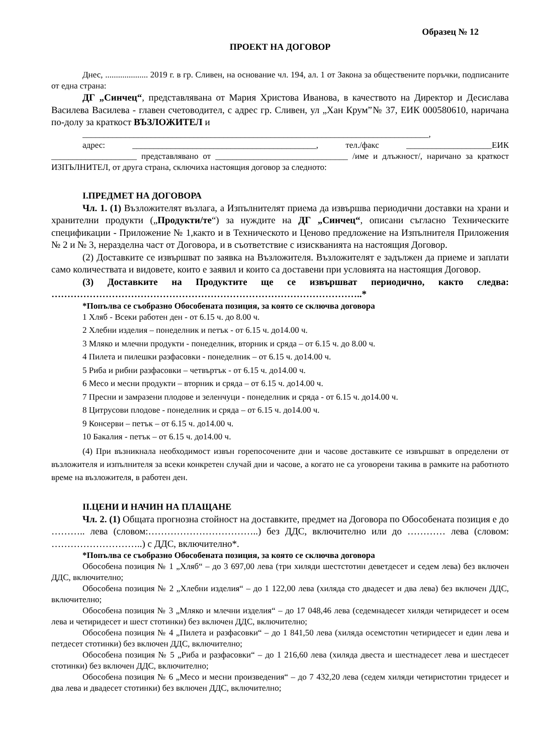Образец № 12
ПРОЕКТ НА ДОГОВОР
Днес, .................... 2019 г. в гр. Сливен, на основание чл. 194, ал. 1 от Закона за обществените поръчки, подписаните от една страна:
ДГ „Синчец“, представлявана от Мария Христова Иванова, в качеството на Директор и Десислава Василева Василева - главен счетоводител, с адрес гр. Сливен, ул „Хан Крум”№ 37, ЕИК 000580610, наричана по-долу за краткост ВЪЗЛОЖИТЕЛ и
_________________________________________________________________________________,
адрес: ___________________________________________, тел./факс ____________________ЕИК ____________________ представлявано от _______________________________ /име и длъжност/, наричано за краткост ИЗПЪЛНИТЕЛ, от друга страна, сключиха настоящия договор за следното:
I.ПРЕДМЕТ НА ДОГОВОРА
Чл. 1. (1) Възложителят възлага, а Изпълнителят приема да извършва периодични доставки на храни и хранителни продукти („Продукти/те“) за нуждите на ДГ „Синчец“, описани съгласно Техническите спецификации - Приложение № 1,както и в Техническото и Ценово предложение на Изпълнителя Приложения № 2 и № 3, неразделна част от Договора, и в съответствие с изискванията на настоящия Договор.
(2) Доставките се извършват по заявка на Възложителя. Възложителят е задължен да приеме и заплати само количествата и видовете, които е заявил и които са доставени при условията на настоящия Договор.
(3) Доставките на Продуктите ще се извършват периодично, както следва: ……………………………………………………………………………………..*
*Попълва се съобразно Обособената позиция, за която се сключва договора
1 Хляб - Всеки работен ден - от 6.15 ч. до 8.00 ч.
2 Хлебни изделия – понеделник и петък - от 6.15 ч. до14.00 ч.
3 Мляко и млечни продукти - понеделник, вторник и сряда – от 6.15 ч. до 8.00 ч.
4 Пилета и пилешки разфасовки - понеделник – от 6.15 ч. до14.00 ч.
5 Риба и рибни разфасовки – четвъртък - от 6.15 ч. до14.00 ч.
6 Месо и месни продукти – вторник и сряда – от 6.15 ч. до14.00 ч.
7 Пресни и замразени плодове и зеленчуци - понеделник и сряда - от 6.15 ч. до14.00 ч.
8 Цитрусови плодове - понеделник и сряда – от 6.15 ч. до14.00 ч.
9 Консерви – петък – от 6.15 ч. до14.00 ч.
10 Бакалия - петък – от 6.15 ч. до14.00 ч.
(4) При възникнала необходимост извън горепосочените дни и часове доставките се извършват в определени от възложителя и изпълнителя за всеки конкретен случай дни и часове, а когато не са уговорени такива в рамките на работното време на възложителя, в работен ден.
II.ЦЕНИ И НАЧИН НА ПЛАЩАНЕ
Чл. 2. (1) Общата прогнозна стойност на доставките, предмет на Договора по Обособената позиция е до ……….. лева (словом:……………………………..) без ДДС, включително или до ………… лева (словом: ………………………..) с ДДС, включително*.
*Попълва се съобразно Обособената позиция, за която се сключва договора
Обособена позиция № 1 „Хляб“ – до 3 697,00 лева (три хиляди шестстотин деветдесет и седем лева) без включен ДДС, включително;
Обособена позиция № 2 „Хлебни изделия“ – до 1 122,00 лева (хиляда сто двадесет и два лева) без включен ДДС, включително;
Обособена позиция № 3 „Мляко и млечни изделия“ – до 17 048,46 лева (седемнадесет хиляди четиридесет и осем лева и четиридесет и шест стотинки) без включен ДДС, включително;
Обособена позиция № 4 „Пилета и разфасовки“ – до 1 841,50 лева (хиляда осемстотин четиридесет и един лева и петдесет стотинки) без включен ДДС, включително;
Обособена позиция № 5 „Риба и разфасовки“ – до 1 216,60 лева (хиляда двеста и шестнадесет лева и шестдесет стотинки) без включен ДДС, включително;
Обособена позиция № 6 „Месо и месни произведения“ – до 7 432,20 лева (седем хиляди четиристотин тридесет и два лева и двадесет стотинки) без включен ДДС, включително;